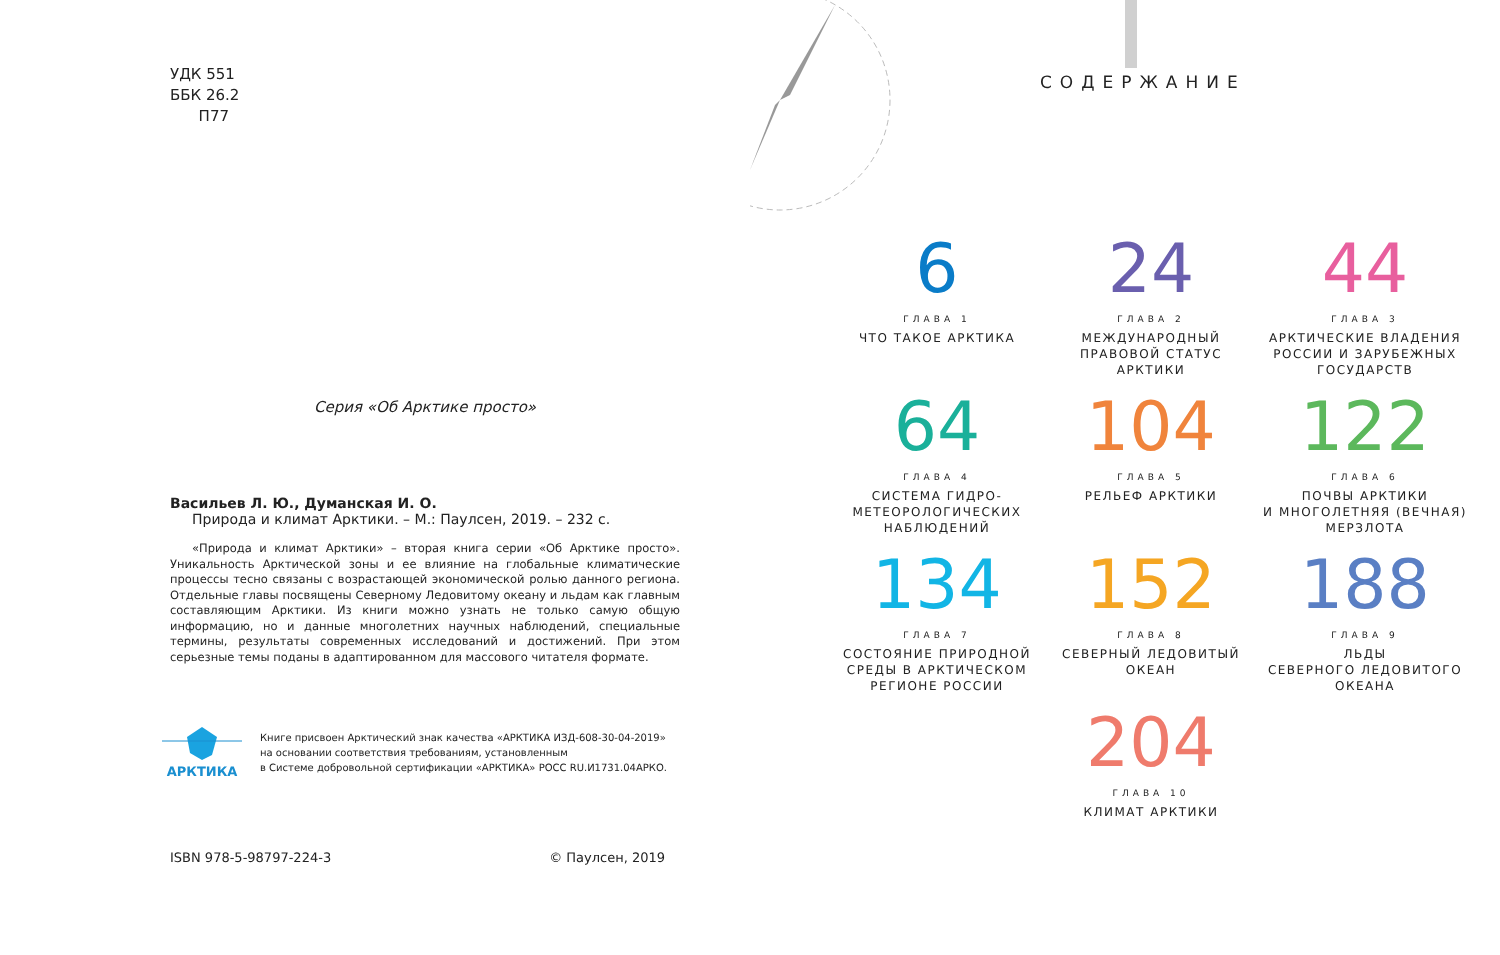УДК 551
ББК 26.2
П77
Серия «Об Арктике просто»
Васильев Л. Ю., Думанская И. О.
Природа и климат Арктики. – М.: Паулсен, 2019. – 232 с.
«Природа и климат Арктики» – вторая книга серии «Об Арктике просто». Уникальность Арктической зоны и ее влияние на глобальные климатические процессы тесно связаны с возрастающей экономической ролью данного региона. Отдельные главы посвящены Северному Ледовитому океану и льдам как главным составляющим Арктики. Из книги можно узнать не только самую общую информацию, но и данные многолетних научных наблюдений, специальные термины, результаты современных исследований и достижений. При этом серьезные темы поданы в адаптированном для массового читателя формате.
АРКТИКА
Книге присвоен Арктический знак качества «АРКТИКА ИЗД-608-30-04-2019»
на основании соответствия требованиям, установленным
в Системе добровольной сертификации «АРКТИКА» РОСС RU.И1731.04АРКО.
ISBN 978-5-98797-224-3 © Паулсен, 2019
СОДЕРЖАНИЕ
6
ГЛАВА 1
ЧТО ТАКОЕ АРКТИКА
24
ГЛАВА 2
МЕЖДУНАРОДНЫЙ
ПРАВОВОЙ СТАТУС
АРКТИКИ
44
ГЛАВА 3
АРКТИЧЕСКИЕ ВЛАДЕНИЯ
РОССИИ И ЗАРУБЕЖНЫХ
ГОСУДАРСТВ
64
ГЛАВА 4
СИСТЕМА ГИДРО-
МЕТЕОРОЛОГИЧЕСКИХ
НАБЛЮДЕНИЙ
104
ГЛАВА 5
РЕЛЬЕФ АРКТИКИ
122
ГЛАВА 6
ПОЧВЫ АРКТИКИ
И МНОГОЛЕТНЯЯ (ВЕЧНАЯ)
МЕРЗЛОТА
134
ГЛАВА 7
СОСТОЯНИЕ ПРИРОДНОЙ
СРЕДЫ В АРКТИЧЕСКОМ
РЕГИОНЕ РОССИИ
152
ГЛАВА 8
СЕВЕРНЫЙ ЛЕДОВИТЫЙ
ОКЕАН
188
ГЛАВА 9
ЛЬДЫ
СЕВЕРНОГО ЛЕДОВИТОГО
ОКЕАНА
204
ГЛАВА 10
КЛИМАТ АРКТИКИ